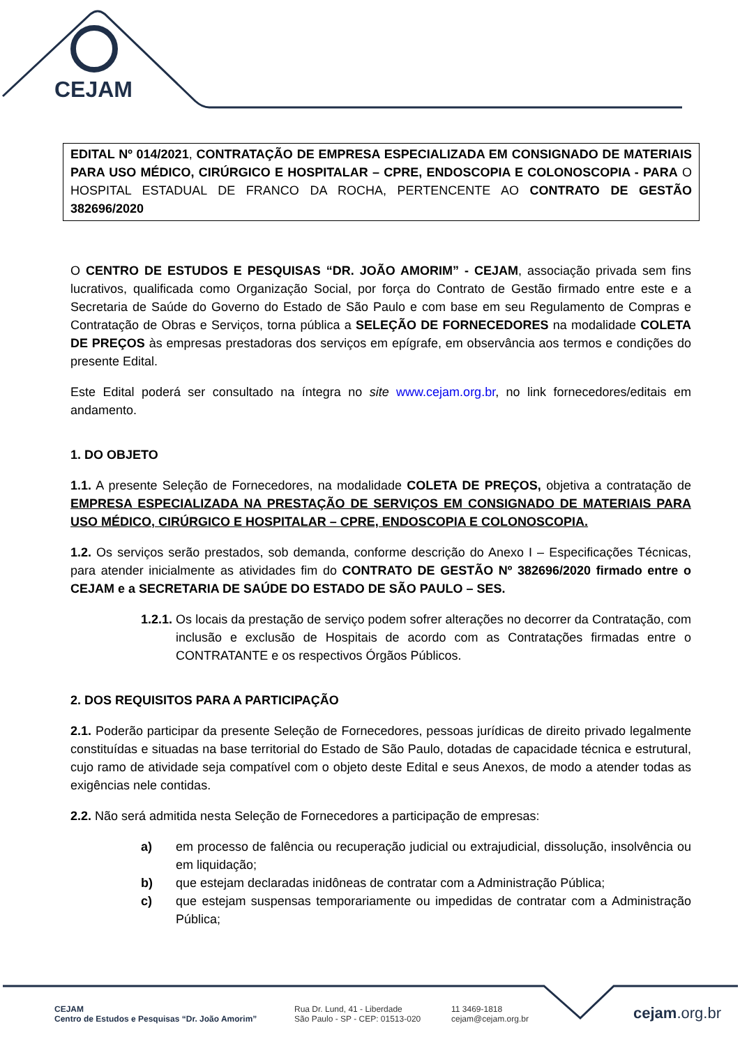CEJAM
EDITAL Nº 014/2021, CONTRATAÇÃO DE EMPRESA ESPECIALIZADA EM CONSIGNADO DE MATERIAIS PARA USO MÉDICO, CIRÚRGICO E HOSPITALAR – CPRE, ENDOSCOPIA E COLONOSCOPIA - PARA O HOSPITAL ESTADUAL DE FRANCO DA ROCHA, PERTENCENTE AO CONTRATO DE GESTÃO 382696/2020
O CENTRO DE ESTUDOS E PESQUISAS “DR. JOÃO AMORIM” - CEJAM, associação privada sem fins lucrativos, qualificada como Organização Social, por força do Contrato de Gestão firmado entre este e a Secretaria de Saúde do Governo do Estado de São Paulo e com base em seu Regulamento de Compras e Contratação de Obras e Serviços, torna pública a SELEÇÃO DE FORNECEDORES na modalidade COLETA DE PREÇOS às empresas prestadoras dos serviços em epígrafe, em observância aos termos e condições do presente Edital.
Este Edital poderá ser consultado na íntegra no site www.cejam.org.br, no link fornecedores/editais em andamento.
1. DO OBJETO
1.1. A presente Seleção de Fornecedores, na modalidade COLETA DE PREÇOS, objetiva a contratação de EMPRESA ESPECIALIZADA NA PRESTAÇÃO DE SERVIÇOS EM CONSIGNADO DE MATERIAIS PARA USO MÉDICO, CIRÚRGICO E HOSPITALAR – CPRE, ENDOSCOPIA E COLONOSCOPIA.
1.2. Os serviços serão prestados, sob demanda, conforme descrição do Anexo I – Especificações Técnicas, para atender inicialmente as atividades fim do CONTRATO DE GESTÃO Nº 382696/2020 firmado entre o CEJAM e a SECRETARIA DE SAÚDE DO ESTADO DE SÃO PAULO – SES.
1.2.1. Os locais da prestação de serviço podem sofrer alterações no decorrer da Contratação, com inclusão e exclusão de Hospitais de acordo com as Contratações firmadas entre o CONTRATANTE e os respectivos Órgãos Públicos.
2. DOS REQUISITOS PARA A PARTICIPAÇÃO
2.1. Poderão participar da presente Seleção de Fornecedores, pessoas jurídicas de direito privado legalmente constituídas e situadas na base territorial do Estado de São Paulo, dotadas de capacidade técnica e estrutural, cujo ramo de atividade seja compatível com o objeto deste Edital e seus Anexos, de modo a atender todas as exigências nele contidas.
2.2. Não será admitida nesta Seleção de Fornecedores a participação de empresas:
a) em processo de falência ou recuperação judicial ou extrajudicial, dissolução, insolvência ou em liquidação;
b) que estejam declaradas inidôneas de contratar com a Administração Pública;
c) que estejam suspensas temporariamente ou impedidas de contratar com a Administração Pública;
CEJAM
Centro de Estudos e Pesquisas “Dr. João Amorim”
Rua Dr. Lund, 41 - Liberdade
São Paulo - SP - CEP: 01513-020
11 3469-1818
cejam@cejam.org.br
cejam.org.br